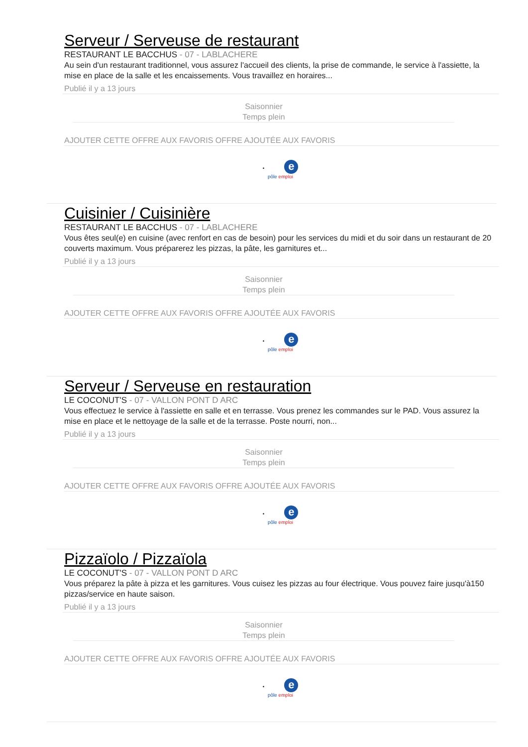Serveur / Serveuse de restaurant
RESTAURANT LE BACCHUS - 07 - LABLACHERE
Au sein d'un restaurant traditionnel, vous assurez l'accueil des clients, la prise de commande, le service à l'assiette, la mise en place de la salle et les encaissements. Vous travaillez en horaires...
Publié il y a 13 jours
Saisonnier
Temps plein
AJOUTER CETTE OFFRE AUX FAVORIS OFFRE AJOUTÉE AUX FAVORIS
• e
pôle emploi
Cuisinier / Cuisinière
RESTAURANT LE BACCHUS - 07 - LABLACHERE
Vous êtes seul(e) en cuisine (avec renfort en cas de besoin) pour les services du midi et du soir dans un restaurant de 20 couverts maximum. Vous préparerez les pizzas, la pâte, les garnitures et...
Publié il y a 13 jours
Saisonnier
Temps plein
AJOUTER CETTE OFFRE AUX FAVORIS OFFRE AJOUTÉE AUX FAVORIS
• e
pôle emploi
Serveur / Serveuse en restauration
LE COCONUT'S - 07 - VALLON PONT D ARC
Vous effectuez le service à l'assiette en salle et en terrasse. Vous prenez les commandes sur le PAD. Vous assurez la mise en place et le nettoyage de la salle et de la terrasse. Poste nourri, non...
Publié il y a 13 jours
Saisonnier
Temps plein
AJOUTER CETTE OFFRE AUX FAVORIS OFFRE AJOUTÉE AUX FAVORIS
• e
pôle emploi
Pizzaïolo / Pizzaïola
LE COCONUT'S - 07 - VALLON PONT D ARC
Vous préparez la pâte à pizza et les garnitures. Vous cuisez les pizzas au four électrique. Vous pouvez faire jusqu'à150 pizzas/service en haute saison.
Publié il y a 13 jours
Saisonnier
Temps plein
AJOUTER CETTE OFFRE AUX FAVORIS OFFRE AJOUTÉE AUX FAVORIS
• e
pôle emploi